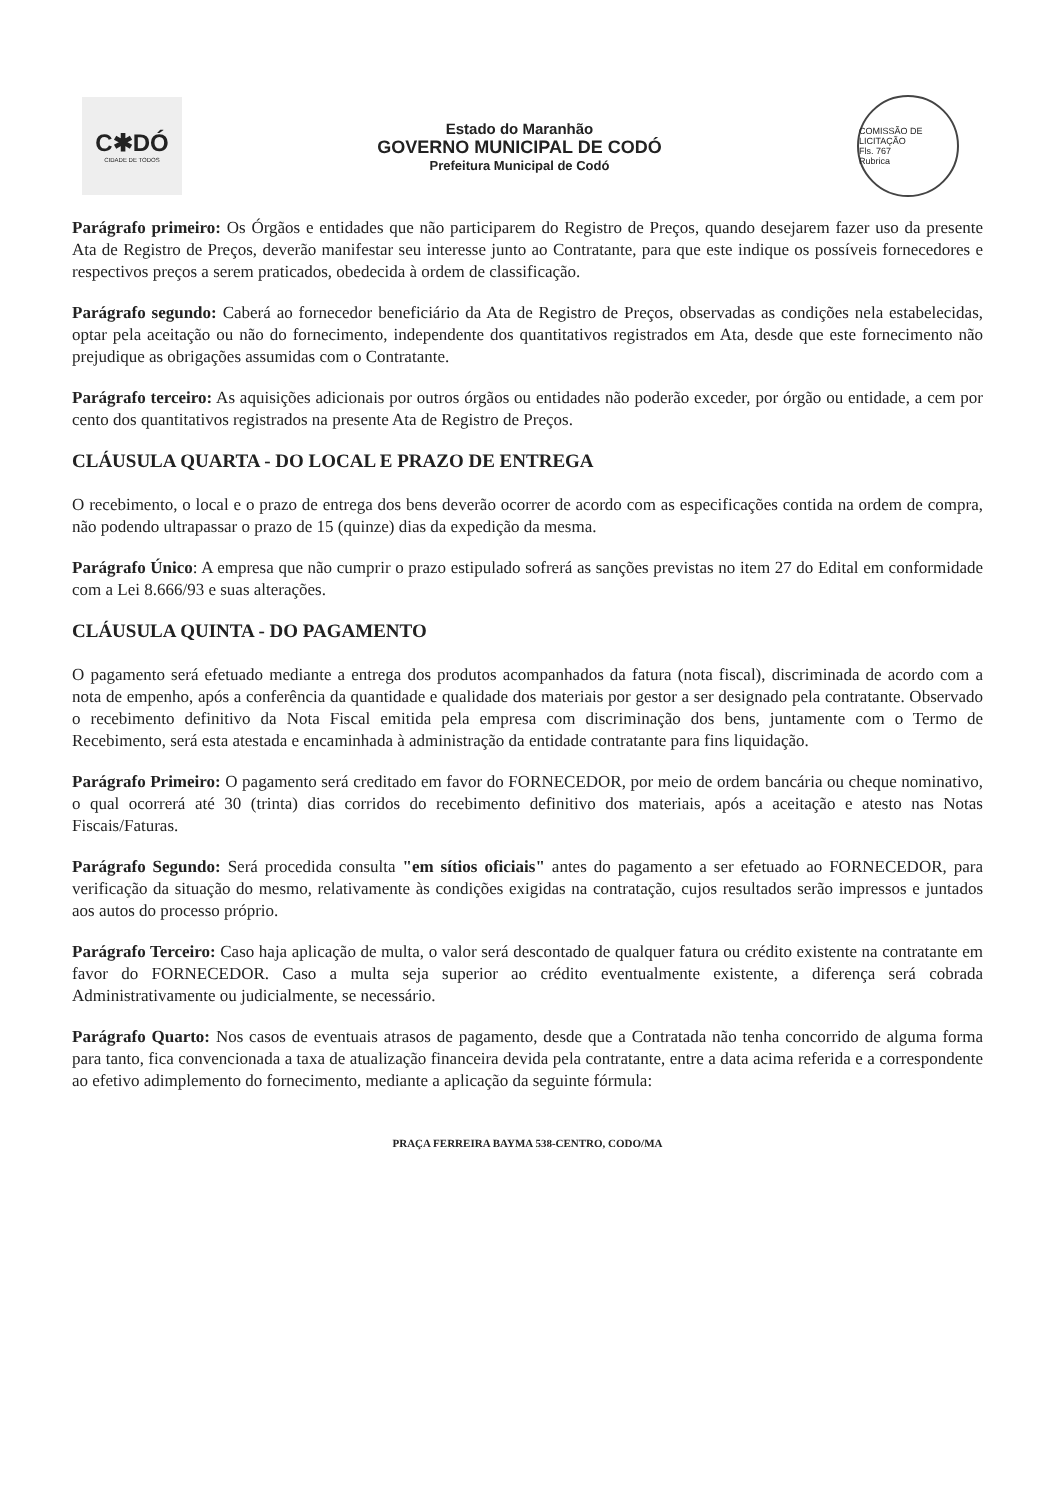C✱DÓ
CIDADE DE TODOS
Estado do Maranhão
GOVERNO MUNICIPAL DE CODÓ
Prefeitura Municipal de Codó
COMISSÃO DE LICITAÇÃO
Fls. 767
Rubrica
Parágrafo primeiro: Os Órgãos e entidades que não participarem do Registro de Preços, quando desejarem fazer uso da presente Ata de Registro de Preços, deverão manifestar seu interesse junto ao Contratante, para que este indique os possíveis fornecedores e respectivos preços a serem praticados, obedecida à ordem de classificação.
Parágrafo segundo: Caberá ao fornecedor beneficiário da Ata de Registro de Preços, observadas as condições nela estabelecidas, optar pela aceitação ou não do fornecimento, independente dos quantitativos registrados em Ata, desde que este fornecimento não prejudique as obrigações assumidas com o Contratante.
Parágrafo terceiro: As aquisições adicionais por outros órgãos ou entidades não poderão exceder, por órgão ou entidade, a cem por cento dos quantitativos registrados na presente Ata de Registro de Preços.
CLÁUSULA QUARTA - DO LOCAL E PRAZO DE ENTREGA
O recebimento, o local e o prazo de entrega dos bens deverão ocorrer de acordo com as especificações contida na ordem de compra, não podendo ultrapassar o prazo de 15 (quinze) dias da expedição da mesma.
Parágrafo Único: A empresa que não cumprir o prazo estipulado sofrerá as sanções previstas no item 27 do Edital em conformidade com a Lei 8.666/93 e suas alterações.
CLÁUSULA QUINTA - DO PAGAMENTO
O pagamento será efetuado mediante a entrega dos produtos acompanhados da fatura (nota fiscal), discriminada de acordo com a nota de empenho, após a conferência da quantidade e qualidade dos materiais por gestor a ser designado pela contratante. Observado o recebimento definitivo da Nota Fiscal emitida pela empresa com discriminação dos bens, juntamente com o Termo de Recebimento, será esta atestada e encaminhada à administração da entidade contratante para fins liquidação.
Parágrafo Primeiro: O pagamento será creditado em favor do FORNECEDOR, por meio de ordem bancária ou cheque nominativo, o qual ocorrerá até 30 (trinta) dias corridos do recebimento definitivo dos materiais, após a aceitação e atesto nas Notas Fiscais/Faturas.
Parágrafo Segundo: Será procedida consulta "em sítios oficiais" antes do pagamento a ser efetuado ao FORNECEDOR, para verificação da situação do mesmo, relativamente às condições exigidas na contratação, cujos resultados serão impressos e juntados aos autos do processo próprio.
Parágrafo Terceiro: Caso haja aplicação de multa, o valor será descontado de qualquer fatura ou crédito existente na contratante em favor do FORNECEDOR. Caso a multa seja superior ao crédito eventualmente existente, a diferença será cobrada Administrativamente ou judicialmente, se necessário.
Parágrafo Quarto: Nos casos de eventuais atrasos de pagamento, desde que a Contratada não tenha concorrido de alguma forma para tanto, fica convencionada a taxa de atualização financeira devida pela contratante, entre a data acima referida e a correspondente ao efetivo adimplemento do fornecimento, mediante a aplicação da seguinte fórmula:
PRAÇA FERREIRA BAYMA 538-CENTRO, CODO/MA